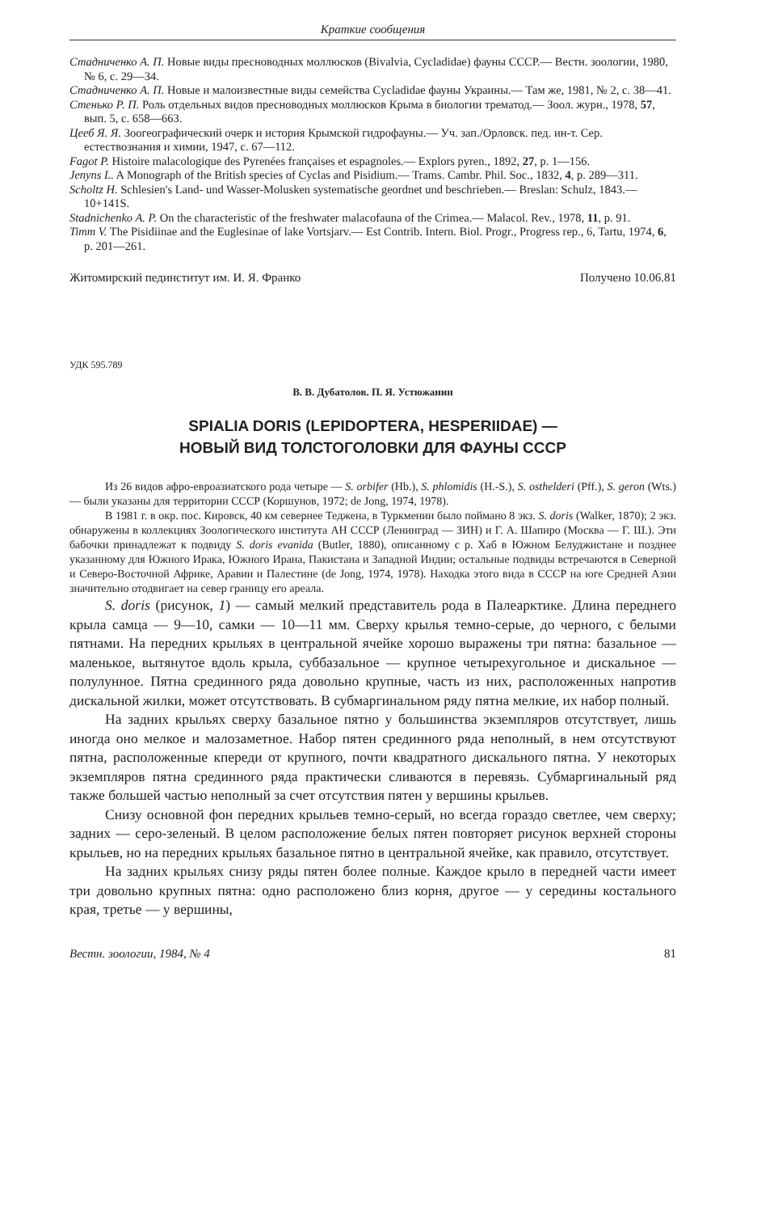Краткие сообщения
Стадниченко А. П. Новые виды пресноводных моллюсков (Bivalvia, Cycladidae) фауны СССР.— Вестн. зоологии, 1980, № 6, с. 29—34.
Стадниченко А. П. Новые и малоизвестные виды семейства Cycladidae фауны Украины.— Там же, 1981, № 2, с. 38—41.
Стенько Р. П. Роль отдельных видов пресноводных моллюсков Крыма в биологии трематод.— Зоол. журн., 1978, 57, вып. 5, с. 658—663.
Цееб Я. Я. Зоогеографический очерк и история Крымской гидрофауны.— Уч. зап./Орловск. пед. ин-т. Сер. естествознания и химии, 1947, с. 67—112.
Fagot P. Histoire malacologique des Pyrenées françaises et espagnoles.— Explors pyren., 1892, 27, p. 1—156.
Jenyns L. A Monograph of the British species of Cyclas and Pisidium.— Trams. Cambr. Phil. Soc., 1832, 4, p. 289—311.
Scholtz H. Schlesien's Land- und Wasser-Molusken systematische geordnet und beschrieben.— Breslan: Schulz, 1843.— 10+141S.
Stadnichenko A. P. On the characteristic of the freshwater malacofauna of the Crimea.— Malacol. Rev., 1978, 11, p. 91.
Timm V. The Pisidiinae and the Euglesinae of lake Vortsjarv.— Est Contrib. Intern. Biol. Progr., Progress rep., 6, Tartu, 1974, 6, p. 201—261.
Житомирский пединститут им. И. Я. Франко Получено 10.06.81
УДК 595.789
В. В. Дубатолов. П. Я. Устюжанин
SPIALIA DORIS (LEPIDOPTERA, HESPERIIDAE) —
НОВЫЙ ВИД ТОЛСТОГОЛОВКИ ДЛЯ ФАУНЫ СССР
Из 26 видов афро-евроазиатского рода четыре — S. orbifer (Hb.), S. phlomidis (H.-S.), S. osthelderi (Pff.), S. geron (Wts.) — были указаны для территории СССР (Коршунов, 1972; de Jong, 1974, 1978).
В 1981 г. в окр. пос. Кировск, 40 км севернее Теджена, в Туркмении было поймано 8 экз. S. doris (Walker, 1870); 2 экз. обнаружены в коллекциях Зоологического института АН СССР (Ленинград — ЗИН) и Г. А. Шапиро (Москва — Г. Ш.). Эти бабочки принадлежат к подвиду S. doris evanida (Butler, 1880), описанному с р. Хаб в Южном Белуджистане и позднее указанному для Южного Ирака, Южного Ирана, Пакистана и Западной Индии; остальные подвиды встречаются в Северной и Северо-Восточной Африке, Аравии и Палестине (de Jong, 1974, 1978). Находка этого вида в СССР на юге Средней Азии значительно отодвигает на север границу его ареала.
S. doris (рисунок, 1) — самый мелкий представитель рода в Палеарктике. Длина переднего крыла самца — 9—10, самки — 10—11 мм. Сверху крылья темно-серые, до черного, с белыми пятнами. На передних крыльях в центральной ячейке хорошо выражены три пятна: базальное — маленькое, вытянутое вдоль крыла, суббазальное — крупное четырехугольное и дискальное — полулунное. Пятна срединного ряда довольно крупные, часть из них, расположенных напротив дискальной жилки, может отсутствовать. В субмаргинальном ряду пятна мелкие, их набор полный.
На задних крыльях сверху базальное пятно у большинства экземпляров отсутствует, лишь иногда оно мелкое и малозаметное. Набор пятен срединного ряда неполный, в нем отсутствуют пятна, расположенные кпереди от крупного, почти квадратного дискального пятна. У некоторых экземпляров пятна срединного ряда практически сливаются в перевязь. Субмаргинальный ряд также большей частью неполный за счет отсутствия пятен у вершины крыльев.
Снизу основной фон передних крыльев темно-серый, но всегда гораздо светлее, чем сверху; задних — серо-зеленый. В целом расположение белых пятен повторяет рисунок верхней стороны крыльев, но на передних крыльях базальное пятно в центральной ячейке, как правило, отсутствует.
На задних крыльях снизу ряды пятен более полные. Каждое крыло в передней части имеет три довольно крупных пятна: одно расположено близ корня, другое — у середины костального края, третье — у вершины,
Вестн. зоологии, 1984, № 4 81